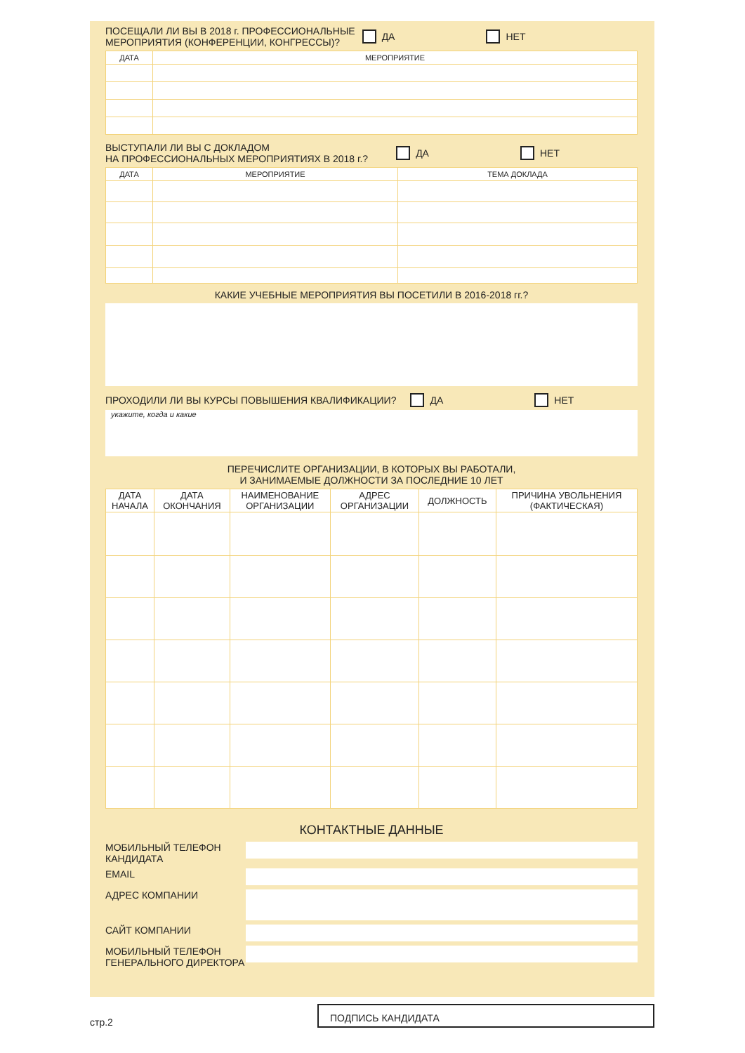ПОСЕЩАЛИ ЛИ ВЫ В 2018 г. ПРОФЕССИОНАЛЬНЫЕ
МЕРОПРИЯТИЯ (КОНФЕРЕНЦИИ, КОНГРЕССЫ)? ДА НЕТ
| ДАТА | МЕРОПРИЯТИЕ |
| --- | --- |
ВЫСТУПАЛИ ЛИ ВЫ С ДОКЛАДОМ
НА ПРОФЕССИОНАЛЬНЫХ МЕРОПРИЯТИЯХ В 2018 г.? ДА НЕТ
| ДАТА | МЕРОПРИЯТИЕ | ТЕМА ДОКЛАДА |
| --- | --- | --- |
КАКИЕ УЧЕБНЫЕ МЕРОПРИЯТИЯ ВЫ ПОСЕТИЛИ В 2016-2018 гг.?
ПРОХОДИЛИ ЛИ ВЫ КУРСЫ ПОВЫШЕНИЯ КВАЛИФИКАЦИИ? ДА НЕТ
укажите, когда и какие
ПЕРЕЧИСЛИТЕ ОРГАНИЗАЦИИ, В КОТОРЫХ ВЫ РАБОТАЛИ,
И ЗАНИМАЕМЫЕ ДОЛЖНОСТИ ЗА ПОСЛЕДНИЕ 10 ЛЕТ
| ДАТА НАЧАЛА | ДАТА ОКОНЧАНИЯ | НАИМЕНОВАНИЕ ОРГАНИЗАЦИИ | АДРЕС ОРГАНИЗАЦИИ | ДОЛЖНОСТЬ | ПРИЧИНА УВОЛЬНЕНИЯ (ФАКТИЧЕСКАЯ) |
| --- | --- | --- | --- | --- | --- |
КОНТАКТНЫЕ ДАННЫЕ
МОБИЛЬНЫЙ ТЕЛЕФОН
КАНДИДАТА
EMAIL
АДРЕС КОМПАНИИ
САЙТ КОМПАНИИ
МОБИЛЬНЫЙ ТЕЛЕФОН
ГЕНЕРАЛЬНОГО ДИРЕКТОРА
стр.2
ПОДПИСЬ КАНДИДАТА